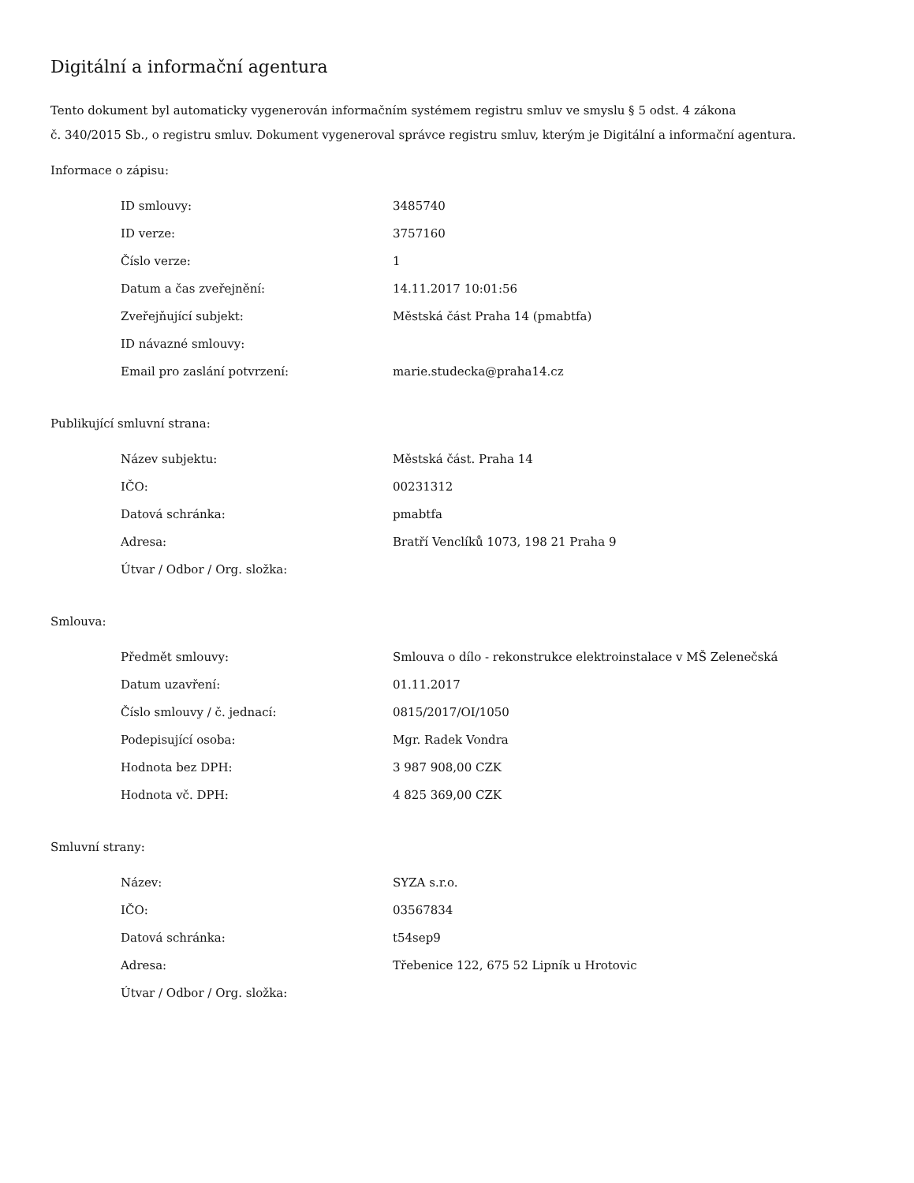Digitální a informační agentura
Tento dokument byl automaticky vygenerován informačním systémem registru smluv ve smyslu § 5 odst. 4 zákona
č. 340/2015 Sb., o registru smluv. Dokument vygeneroval správce registru smluv, kterým je Digitální a informační agentura.
Informace o zápisu:
| ID smlouvy: | 3485740 |
| ID verze: | 3757160 |
| Číslo verze: | 1 |
| Datum a čas zveřejnění: | 14.11.2017 10:01:56 |
| Zveřejňující subjekt: | Městská část Praha 14 (pmabtfa) |
| ID návazné smlouvy: | |
| Email pro zaslání potvrzení: | marie.studecka@praha14.cz |
Publikující smluvní strana:
| Název subjektu: | Městská část. Praha 14 |
| IČO: | 00231312 |
| Datová schránka: | pmabtfa |
| Adresa: | Bratří Venclíků 1073, 198 21 Praha 9 |
| Útvar / Odbor / Org. složka: | |
Smlouva:
| Předmět smlouvy: | Smlouva o dílo - rekonstrukce elektroinstalace v MŠ Zelenečská |
| Datum uzavření: | 01.11.2017 |
| Číslo smlouvy / č. jednací: | 0815/2017/OI/1050 |
| Podepisující osoba: | Mgr. Radek Vondra |
| Hodnota bez DPH: | 3 987 908,00 CZK |
| Hodnota vč. DPH: | 4 825 369,00 CZK |
Smluvní strany:
| Název: | SYZA s.r.o. |
| IČO: | 03567834 |
| Datová schránka: | t54sep9 |
| Adresa: | Třebenice 122, 675 52 Lipník u Hrotovic |
| Útvar / Odbor / Org. složka: | |